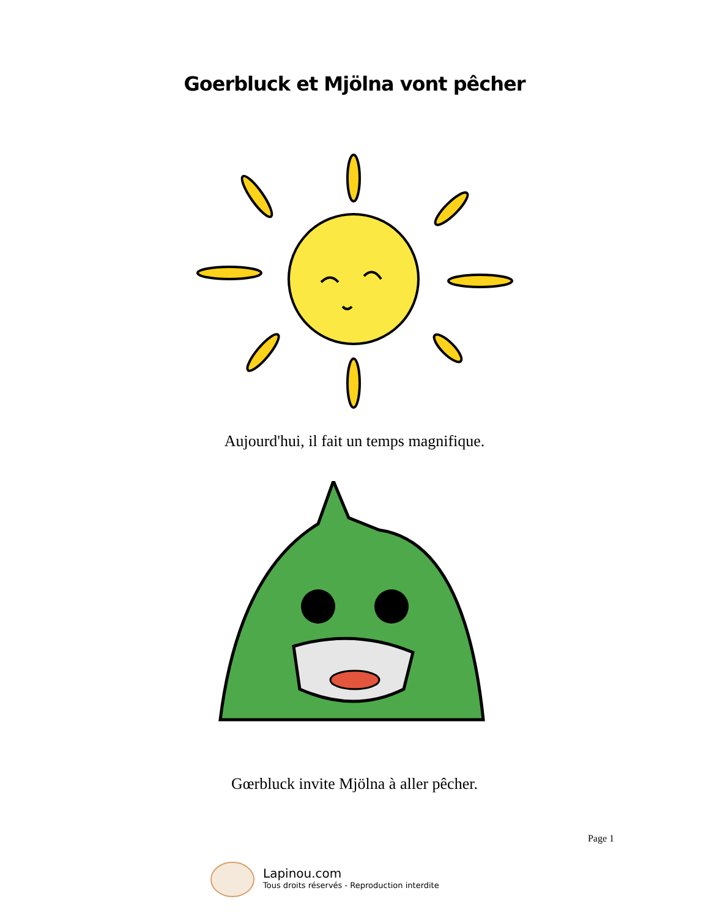Goerbluck et Mjölna vont pêcher
Aujourd'hui, il fait un temps magnifique.
Gœrbluck invite Mjölna à aller pêcher.
Page 1
Lapinou.com
Tous droits réservés - Reproduction interdite